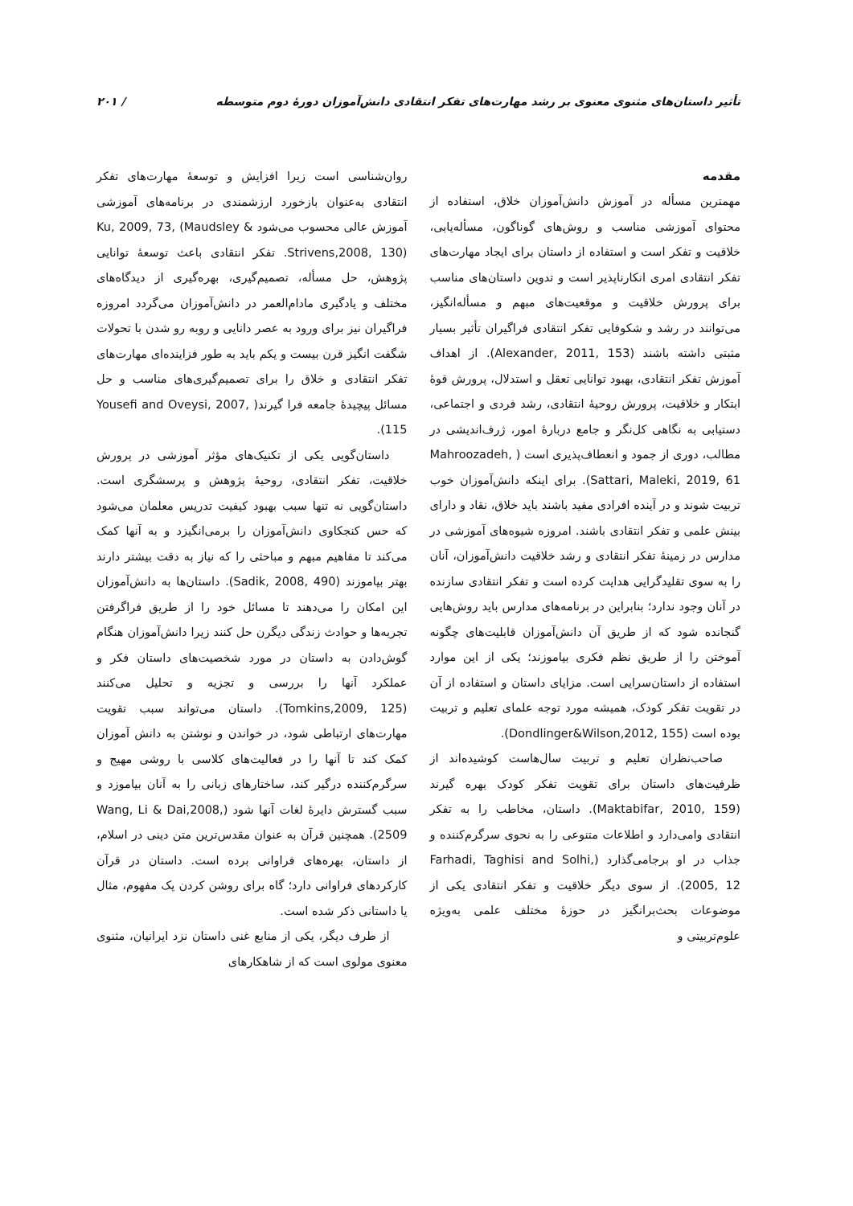تأثیر داستان‌های مثنوی معنوی بر رشد مهارت‌های تفکر انتقادی دانش‌آموزان دورهٔ دوم متوسطه / ۲۰۱
مقدمه
مهمترین مسأله در آموزش دانش‌آموزان خلاق، استفاده از محتوای آموزشی مناسب و روش‌های گوناگون، مسأله‌یابی، خلاقیت و تفکر است و استفاده از داستان برای ایجاد مهارت‌های تفکر انتقادی امری انکارناپذیر است و تدوین داستان‌های مناسب برای پرورش خلاقیت و موقعیت‌های مبهم و مسأله‌انگیز، می‌توانند در رشد و شکوفایی تفکر انتقادی فراگیران تأثیر بسیار مثبتی داشته باشند (Alexander, 2011, 153). از اهداف آموزش تفکر انتقادی، بهبود توانایی تعقل و استدلال، پرورش قوهٔ ابتکار و خلاقیت، پرورش روحیهٔ انتقادی، رشد فردی و اجتماعی، دستیابی به نگاهی کل‌نگر و جامع دربارهٔ امور، ژرف‌اندیشی در مطالب، دوری از جمود و انعطاف‌پذیری است ( Mahroozadeh, Sattari, Maleki, 2019, 61). برای اینکه دانش‌آموزان خوب تربیت شوند و در آینده افرادی مفید باشند باید خلاق، نقاد و دارای بینش علمی و تفکر انتقادی باشند. امروزه شیوه‌های آموزشی در مدارس در زمینهٔ تفکر انتقادی و رشد خلاقیت دانش‌آموزان، آنان را به سوی تقلیدگرایی هدایت کرده است و تفکر انتقادی سازنده در آنان وجود ندارد؛ بنابراین در برنامه‌های مدارس باید روش‌هایی گنجانده شود که از طریق آن دانش‌آموزان قابلیت‌های چگونه آموختن را از طریق نظم فکری بیاموزند؛ یکی از این موارد استفاده از داستان‌سرایی است. مزایای داستان و استفاده از آن در تقویت تفکر کودک، همیشه مورد توجه علمای تعلیم و تربیت بوده است (Dondlinger&Wilson,2012, 155).
صاحب‌نظران تعلیم و تربیت سال‌هاست کوشیده‌اند از ظرفیت‌های داستان برای تقویت تفکر کودک بهره گیرند (Maktabifar, 2010, 159). داستان، مخاطب را به تفکر انتقادی وامی‌دارد و اطلاعات متنوعی را به نحوی سرگرم‌کننده و جذاب در او برجامی‌گذارد (Farhadi, Taghisi and Solhi, 2005, 12). از سوی دیگر خلاقیت و تفکر انتقادی یکی از موضوعات بحث‌برانگیز در حوزهٔ مختلف علمی به‌ویژه علوم‌تربیتی و
روان‌شناسی است زیرا افزایش و توسعهٔ مهارت‌های تفکر انتقادی به‌عنوان بازخورد ارزشمندی در برنامه‌های آموزشی آموزش عالی محسوب می‌شود Ku, 2009, 73, (Maudsley & Strivens,2008, 130). تفکر انتقادی باعث توسعهٔ توانایی پژوهش، حل مسأله، تصمیم‌گیری، بهره‌گیری از دیدگاه‌های مختلف و یادگیری مادام‌العمر در دانش‌آموزان می‌گردد امروزه فراگیران نیز برای ورود به عصر دانایی و روبه رو شدن با تحولات شگفت انگیز قرن بیست و یکم باید به طور فزاینده‌ای مهارت‌های تفکر انتقادی و خلاق را برای تصمیم‌گیری‌های مناسب و حل مسائل پیچیدهٔ جامعه فرا گیرند( Yousefi and Oveysi, 2007, 115).
داستان‌گویی یکی از تکنیک‌های مؤثر آموزشی در پرورش خلاقیت، تفکر انتقادی، روحیهٔ پژوهش و پرسشگری است. داستان‌گویی نه تنها سبب بهبود کیفیت تدریس معلمان می‌شود که حس کنجکاوی دانش‌آموزان را برمی‌انگیزد و به آنها کمک می‌کند تا مفاهیم مبهم و مباحثی را که نیاز به دقت بیشتر دارند بهتر بیاموزند (Sadik, 2008, 490). داستان‌ها به دانش‌آموزان این امکان را می‌دهند تا مسائل خود را از طریق فراگرفتن تجربه‌ها و حوادث زندگی دیگرن حل کنند زیرا دانش‌آموزان هنگام گوش‌دادن به داستان در مورد شخصیت‌های داستان فکر و عملکرد آنها را بررسی و تجزیه و تحلیل می‌کنند (Tomkins,2009, 125). داستان می‌تواند سبب تقویت مهارت‌های ارتباطی شود، در خواندن و نوشتن به دانش آموزان کمک کند تا آنها را در فعالیت‌های کلاسی با روشی مهیج و سرگرم‌کننده درگیر کند، ساختارهای زبانی را به آنان بیاموزد و سبب گسترش دایرهٔ لغات آنها شود (Wang, Li & Dai,2008, 2509). همچنین قرآن به عنوان مقدس‌ترین متن دینی در اسلام، از داستان، بهره‌های فراوانی برده است. داستان در قرآن کارکردهای فراوانی دارد؛ گاه برای روشن کردن یک مفهوم، مثال یا داستانی ذکر شده است.
از طرف دیگر، یکی از منابع غنی داستان نزد ایرانیان، مثنوی معنوی مولوی است که از شاهکارهای